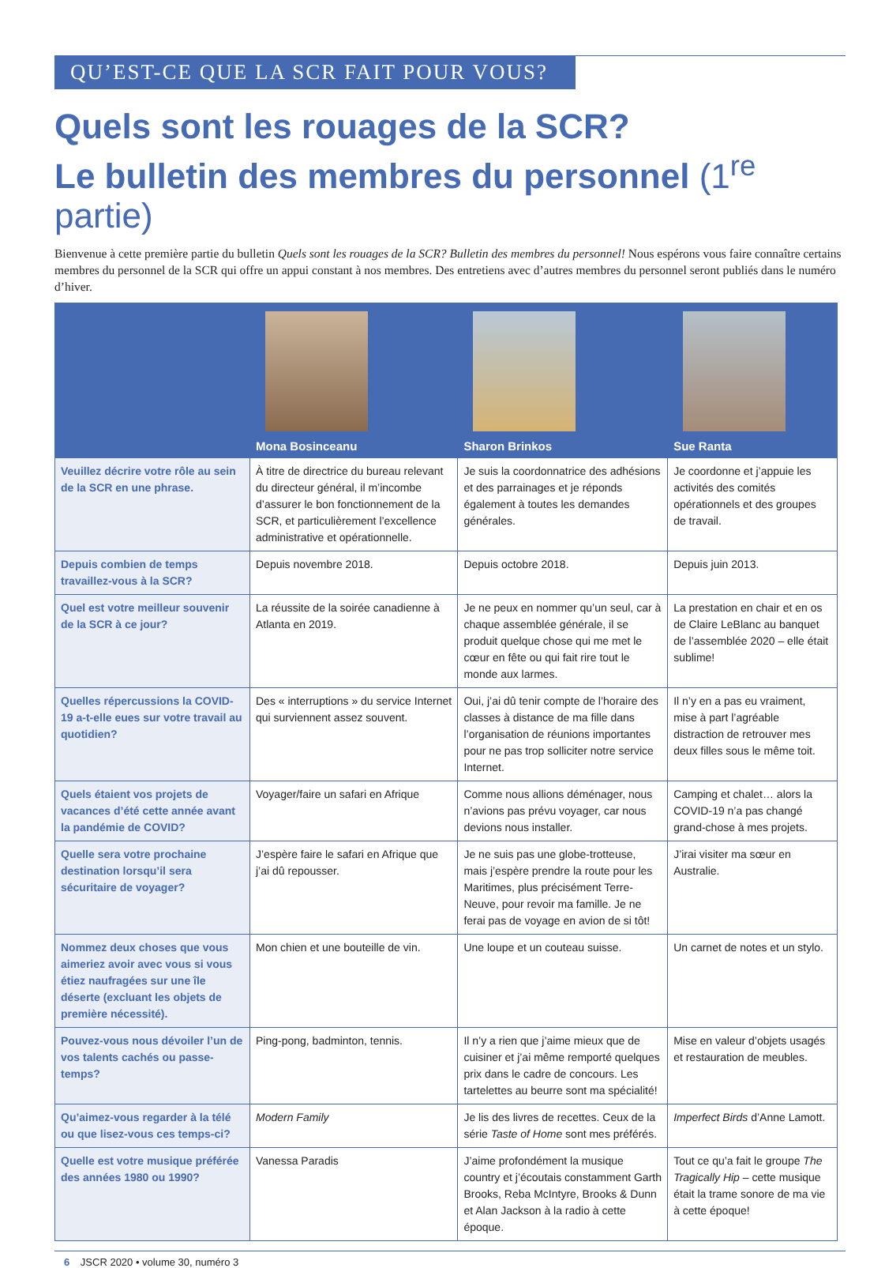QU’EST-CE QUE LA SCR FAIT POUR VOUS?
Quels sont les rouages de la SCR?
Le bulletin des membres du personnel (1<sup>re</sup> partie)
Bienvenue à cette première partie du bulletin Quels sont les rouages de la SCR? Bulletin des membres du personnel! Nous espérons vous faire connaître certains membres du personnel de la SCR qui offre un appui constant à nos membres. Des entretiens avec d’autres membres du personnel seront publiés dans le numéro d’hiver.
| | Mona Bosinceanu | Sharon Brinkos | Sue Ranta |
| --- | --- | --- | --- |
| Veuillez décrire votre rôle au sein de la SCR en une phrase. | À titre de directrice du bureau relevant du directeur général, il m’incombe d’assurer le bon fonctionnement de la SCR, et particulièrement l’excellence administrative et opérationnelle. | Je suis la coordonnatrice des adhésions et des parrainages et je réponds également à toutes les demandes générales. | Je coordonne et j’appuie les activités des comités opérationnels et des groupes de travail. |
| Depuis combien de temps travaillez-vous à la SCR? | Depuis novembre 2018. | Depuis octobre 2018. | Depuis juin 2013. |
| Quel est votre meilleur souvenir de la SCR à ce jour? | La réussite de la soirée canadienne à Atlanta en 2019. | Je ne peux en nommer qu’un seul, car à chaque assemblée générale, il se produit quelque chose qui me met le cœur en fête ou qui fait rire tout le monde aux larmes. | La prestation en chair et en os de Claire LeBlanc au banquet de l’assemblée 2020 – elle était sublime! |
| Quelles répercussions la COVID-19 a-t-elle eues sur votre travail au quotidien? | Des « interruptions » du service Internet qui surviennent assez souvent. | Oui, j’ai dû tenir compte de l’horaire des classes à distance de ma fille dans l’organisation de réunions importantes pour ne pas trop solliciter notre service Internet. | Il n’y en a pas eu vraiment, mise à part l’agréable distraction de retrouver mes deux filles sous le même toit. |
| Quels étaient vos projets de vacances d’été cette année avant la pandémie de COVID? | Voyager/faire un safari en Afrique | Comme nous allions déménager, nous n’avions pas prévu voyager, car nous devions nous installer. | Camping et chalet… alors la COVID-19 n’a pas changé grand-chose à mes projets. |
| Quelle sera votre prochaine destination lorsqu’il sera sécuritaire de voyager? | J’espère faire le safari en Afrique que j’ai dû repousser. | Je ne suis pas une globe-trotteuse, mais j’espère prendre la route pour les Maritimes, plus précisément Terre-Neuve, pour revoir ma famille. Je ne ferai pas de voyage en avion de si tôt! | J’irai visiter ma sœur en Australie. |
| Nommez deux choses que vous aimeriez avoir avec vous si vous étiez naufragées sur une île déserte (excluant les objets de première nécessité). | Mon chien et une bouteille de vin. | Une loupe et un couteau suisse. | Un carnet de notes et un stylo. |
| Pouvez-vous nous dévoiler l’un de vos talents cachés ou passe-temps? | Ping-pong, badminton, tennis. | Il n’y a rien que j’aime mieux que de cuisiner et j’ai même remporté quelques prix dans le cadre de concours. Les tartelettes au beurre sont ma spécialité! | Mise en valeur d’objets usagés et restauration de meubles. |
| Qu’aimez-vous regarder à la télé ou que lisez-vous ces temps-ci? | Modern Family | Je lis des livres de recettes. Ceux de la série Taste of Home sont mes préférés. | Imperfect Birds d’Anne Lamott. |
| Quelle est votre musique préférée des années 1980 ou 1990? | Vanessa Paradis | J’aime profondément la musique country et j’écoutais constamment Garth Brooks, Reba McIntyre, Brooks & Dunn et Alan Jackson à la radio à cette époque. | Tout ce qu’a fait le groupe The Tragically Hip – cette musique était la trame sonore de ma vie à cette époque! |
6 JSCR 2020 • volume 30, numéro 3